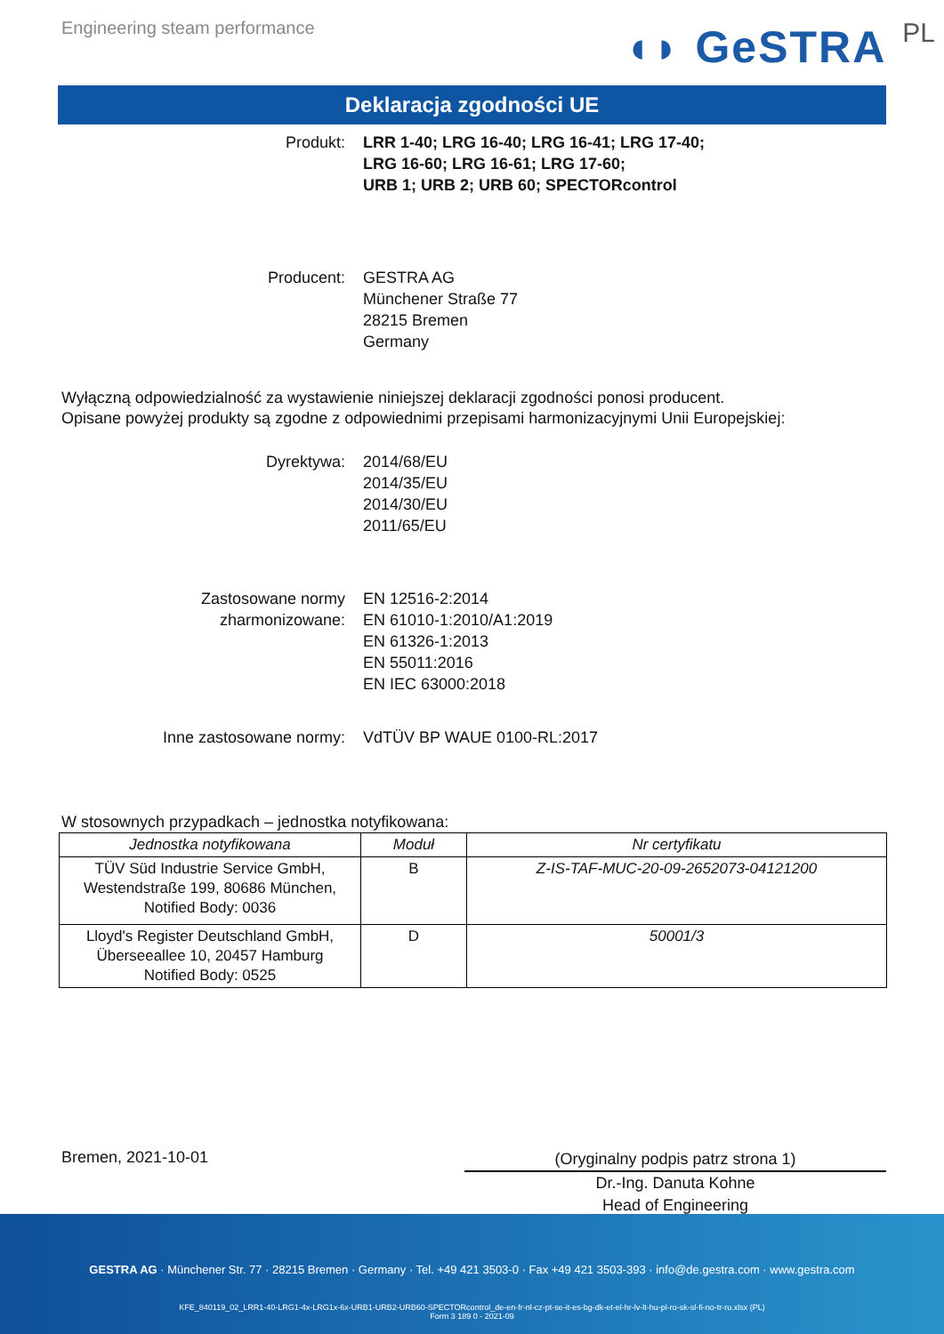Engineering steam performance
◖◗ GeSTRA PL
Deklaracja zgodności UE
Produkt: LRR 1-40; LRG 16-40; LRG 16-41; LRG 17-40;
LRG 16-60; LRG 16-61; LRG 17-60;
URB 1; URB 2; URB 60; SPECTORcontrol
Producent: GESTRA AG
Münchener Straße 77
28215 Bremen
Germany
Wyłączną odpowiedzialność za wystawienie niniejszej deklaracji zgodności ponosi producent.
Opisane powyżej produkty są zgodne z odpowiednimi przepisami harmonizacyjnymi Unii Europejskiej:
Dyrektywa: 2014/68/EU
2014/35/EU
2014/30/EU
2011/65/EU
Zastosowane normy
zharmonizowane:
EN 12516-2:2014
EN 61010-1:2010/A1:2019
EN 61326-1:2013
EN 55011:2016
EN IEC 63000:2018
Inne zastosowane normy: VdTÜV BP WAUE 0100-RL:2017
W stosownych przypadkach – jednostka notyfikowana:
| Jednostka notyfikowana | Moduł | Nr certyfikatu |
| --- | --- | --- |
| TÜV Süd Industrie Service GmbH, Westendstraße 199, 80686 München, Notified Body: 0036 | B | Z-IS-TAF-MUC-20-09-2652073-04121200 |
| Lloyd's Register Deutschland GmbH, Überseeallee 10, 20457 Hamburg Notified Body: 0525 | D | 50001/3 |
Bremen, 2021-10-01
(Oryginalny podpis patrz strona 1)
Dr.-Ing. Danuta Kohne
Head of Engineering
GESTRA AG · Münchener Str. 77 · 28215 Bremen · Germany · Tel. +49 421 3503-0 · Fax +49 421 3503-393 · info@de.gestra.com · www.gestra.com
KFE_840119_02_LRR1-40-LRG1-4x-LRG1x-6x-URB1-URB2-URB60-SPECTORcontrol_de-en-fr-nl-cz-pt-se-it-es-bg-dk-et-el-hr-lv-lt-hu-pl-ro-sk-sl-fi-no-tr-ru.xlsx (PL)
Form 3 189 0 - 2021-09